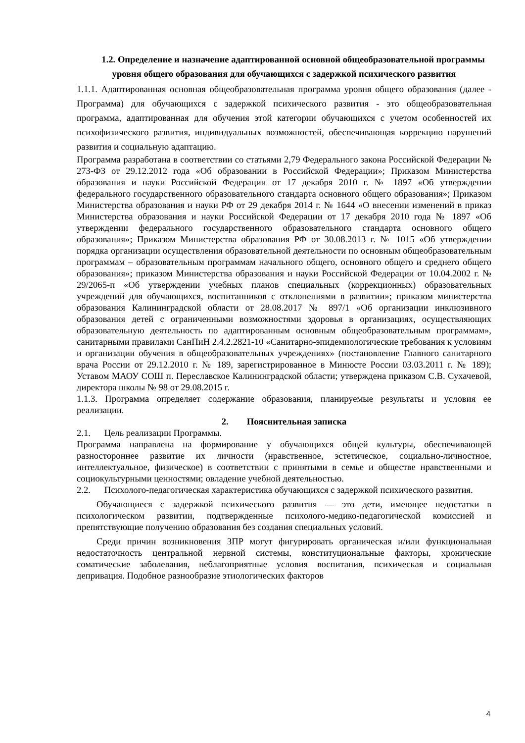1.2. Определение и назначение адаптированной основной общеобразовательной программы уровня общего образования для обучающихся с задержкой психического развития
1.1.1. Адаптированная основная общеобразовательная программа уровня общего образования (далее - Программа) для обучающихся с задержкой психического развития - это общеобразовательная программа, адаптированная для обучения этой категории обучающихся с учетом особенностей их психофизического развития, индивидуальных возможностей, обеспечивающая коррекцию нарушений развития и социальную адаптацию.
Программа разработана в соответствии со статьями 2,79 Федерального закона Российской Федерации № 273-ФЗ от 29.12.2012 года «Об образовании в Российской Федерации»; Приказом Министерства образования и науки Российской Федерации от 17 декабря 2010 г. № 1897 «Об утверждении федерального государственного образовательного стандарта основного общего образования»; Приказом Министерства образования и науки РФ от 29 декабря 2014 г. № 1644 «О внесении изменений в приказ Министерства образования и науки Российской Федерации от 17 декабря 2010 года № 1897 «Об утверждении федерального государственного образовательного стандарта основного общего образования»; Приказом Министерства образования РФ от 30.08.2013 г. № 1015 «Об утверждении порядка организации осуществления образовательной деятельности по основным общеобразовательным программам – образовательным программам начального общего, основного общего и среднего общего образования»; приказом Министерства образования и науки Российской Федерации от 10.04.2002 г. № 29/2065-п «Об утверждении учебных планов специальных (коррекционных) образовательных учреждений для обучающихся, воспитанников с отклонениями в развитии»; приказом министерства образования Калининградской области от 28.08.2017 № 897/1 «Об организации инклюзивного образования детей с ограниченными возможностями здоровья в организациях, осуществляющих образовательную деятельность по адаптированным основным общеобразовательным программам», санитарными правилами СанПиН 2.4.2.2821-10 «Санитарно-эпидемиологические требования к условиям и организации обучения в общеобразовательных учреждениях» (постановление Главного санитарного врача России от 29.12.2010 г. № 189, зарегистрированное в Минюсте России 03.03.2011 г. № 189); Уставом МАОУ СОШ п. Переславское Калининградской области; утверждена приказом С.В. Сухачевой, директора школы № 98 от 29.08.2015 г.
1.1.3. Программа определяет содержание образования, планируемые результаты и условия ее реализации.
2. Пояснительная записка
2.1. Цель реализации Программы.
Программа направлена на формирование у обучающихся общей культуры, обеспечивающей разностороннее развитие их личности (нравственное, эстетическое, социально-личностное, интеллектуальное, физическое) в соответствии с принятыми в семье и обществе нравственными и социокультурными ценностями; овладение учебной деятельностью.
2.2. Психолого-педагогическая характеристика обучающихся с задержкой психического развития.
Обучающиеся с задержкой психического развития — это дети, имеющее недостатки в психологическом развитии, подтвержденные психолого-медико-педагогической комиссией и препятствующие получению образования без создания специальных условий.
Среди причин возникновения ЗПР могут фигурировать органическая и/или функциональная недостаточность центральной нервной системы, конституциональные факторы, хронические соматические заболевания, неблагоприятные условия воспитания, психическая и социальная депривация. Подобное разнообразие этиологических факторов
4